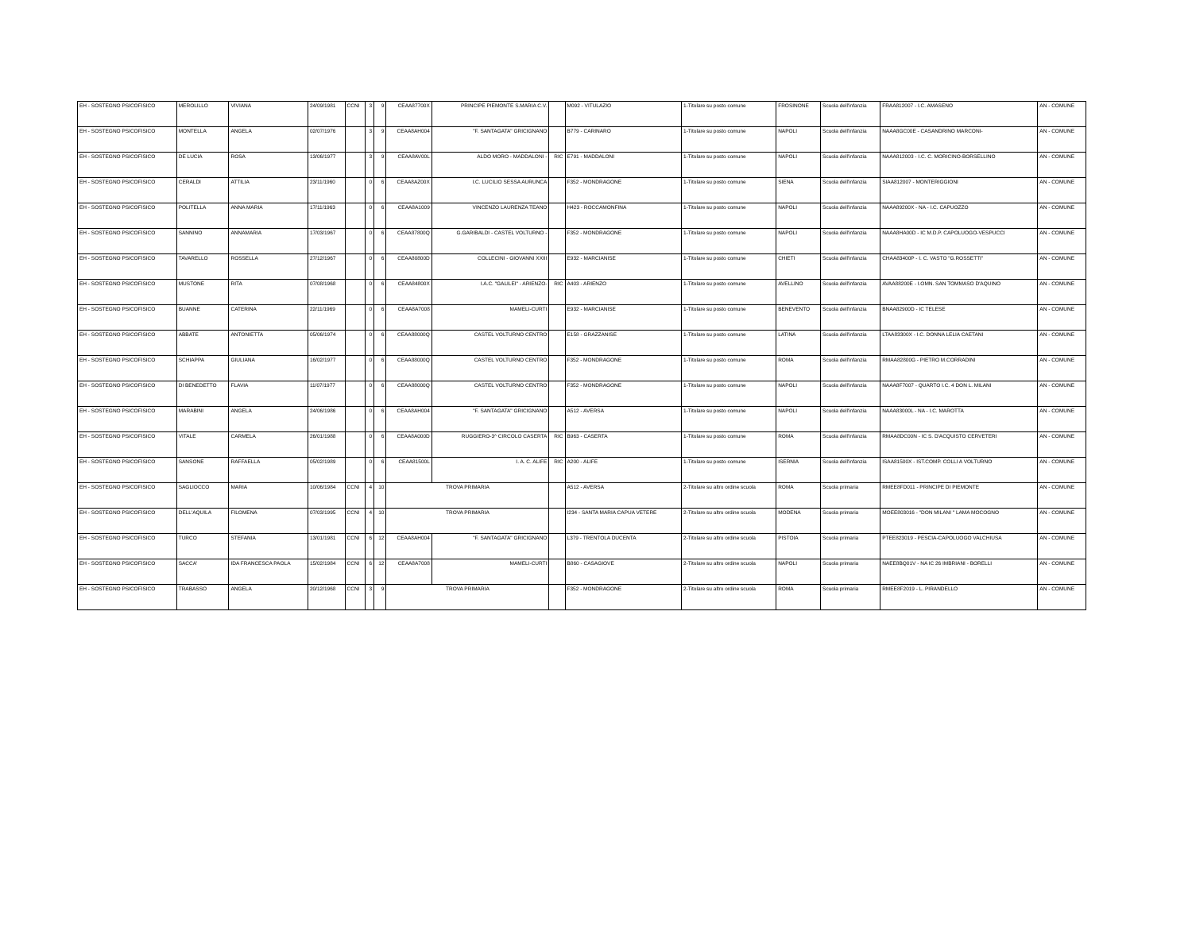| EH - SOSTEGNO PSICOFISICO | MEROLILLO | VIVIANA | 24/09/1981 | CCNI | 3 | 9 | CEAA87700X | PRINCIPE PIEMONTE S.MARIA C.V. | | M092 - VITULAZIO | 1-Titolare su posto comune | FROSINONE | Scuola dell'infanzia | FRAA812007 - I.C. AMASENO | AN - COMUNE |
| EH - SOSTEGNO PSICOFISICO | MONTELLA | ANGELA | 02/07/1976 | | 3 | 9 | CEAA8AH004 | "F. SANTAGATA" GRICIGNANO | | B779 - CARINARO | 1-Titolare su posto comune | NAPOLI | Scuola dell'infanzia | NAAA8GC00E - CASANDRINO MARCONI- | AN - COMUNE |
| EH - SOSTEGNO PSICOFISICO | DE LUCIA | ROSA | 13/06/1977 | | 3 | 9 | CEAA8AV00L | ALDO MORO - MADDALONI - | RIC | E791 - MADDALONI | 1-Titolare su posto comune | NAPOLI | Scuola dell'infanzia | NAAA812003 - I.C. C. MORICINO-BORSELLINO | AN - COMUNE |
| EH - SOSTEGNO PSICOFISICO | CERALDI | ATTILIA | 23/11/1960 | | 0 | 6 | CEAA8AZ00X | I.C. LUCILIO SESSA AURUNCA | | F352 - MONDRAGONE | 1-Titolare su posto comune | SIENA | Scuola dell'infanzia | SIAA812007 - MONTERIGGIONI | AN - COMUNE |
| EH - SOSTEGNO PSICOFISICO | POLITELLA | ANNA MARIA | 17/11/1963 | | 0 | 6 | CEAA8A1009 | VINCENZO LAURENZA TEANO | | H423 - ROCCAMONFINA | 1-Titolare su posto comune | NAPOLI | Scuola dell'infanzia | NAAA89200X - NA - I.C. CAPUOZZO | AN - COMUNE |
| EH - SOSTEGNO PSICOFISICO | SANNINO | ANNAMARIA | 17/03/1967 | | 0 | 6 | CEAA87800Q | G.GARIBALDI - CASTEL VOLTURNO - | | F352 - MONDRAGONE | 1-Titolare su posto comune | NAPOLI | Scuola dell'infanzia | NAAA8HA00D - IC M.D.P. CAPOLUOGO-VESPUCCI | AN - COMUNE |
| EH - SOSTEGNO PSICOFISICO | TAVARELLO | ROSSELLA | 27/12/1967 | | 0 | 6 | CEAA80800D | COLLECINI - GIOVANNI XXIII | | E932 - MARCIANISE | 1-Titolare su posto comune | CHIETI | Scuola dell'infanzia | CHAA83400P - I. C. VASTO "G.ROSSETTI" | AN - COMUNE |
| EH - SOSTEGNO PSICOFISICO | MUSTONE | RITA | 07/08/1968 | | 0 | 6 | CEAA84800X | I.A.C. "GALILEI" - ARIENZO- | RIC | A403 - ARIENZO | 1-Titolare su posto comune | AVELLINO | Scuola dell'infanzia | AVAA88200E - I.OMN. SAN TOMMASO D'AQUINO | AN - COMUNE |
| EH - SOSTEGNO PSICOFISICO | BUANNE | CATERINA | 22/11/1969 | | 0 | 6 | CEAA8A7008 | MAMELI-CURTI | | E932 - MARCIANISE | 1-Titolare su posto comune | BENEVENTO | Scuola dell'infanzia | BNAA82900D - IC TELESE | AN - COMUNE |
| EH - SOSTEGNO PSICOFISICO | ABBATE | ANTONIETTA | 05/06/1974 | | 0 | 6 | CEAA88000Q | CASTEL VOLTURNO CENTRO | | E158 - GRAZZANISE | 1-Titolare su posto comune | LATINA | Scuola dell'infanzia | LTAA83300X - I.C. DONNA LELIA CAETANI | AN - COMUNE |
| EH - SOSTEGNO PSICOFISICO | SCHIAPPA | GIULIANA | 16/02/1977 | | 0 | 6 | CEAA88000Q | CASTEL VOLTURNO CENTRO | | F352 - MONDRAGONE | 1-Titolare su posto comune | ROMA | Scuola dell'infanzia | RMAA82800G - PIETRO M.CORRADINI | AN - COMUNE |
| EH - SOSTEGNO PSICOFISICO | DI BENEDETTO | FLAVIA | 11/07/1977 | | 0 | 6 | CEAA88000Q | CASTEL VOLTURNO CENTRO | | F352 - MONDRAGONE | 1-Titolare su posto comune | NAPOLI | Scuola dell'infanzia | NAAA8F7007 - QUARTO I.C. 4 DON L. MILANI | AN - COMUNE |
| EH - SOSTEGNO PSICOFISICO | MARABINI | ANGELA | 24/06/1986 | | 0 | 6 | CEAA8AH004 | "F. SANTAGATA" GRICIGNANO | | A512 - AVERSA | 1-Titolare su posto comune | NAPOLI | Scuola dell'infanzia | NAAA83000L - NA - I.C. MAROTTA | AN - COMUNE |
| EH - SOSTEGNO PSICOFISICO | VITALE | CARMELA | 26/01/1988 | | 0 | 6 | CEAA8A000D | RUGGIERO-3^ CIRCOLO CASERTA | RIC | B963 - CASERTA | 1-Titolare su posto comune | ROMA | Scuola dell'infanzia | RMAA8DC00N - IC S. D'ACQUISTO CERVETERI | AN - COMUNE |
| EH - SOSTEGNO PSICOFISICO | SANSONE | RAFFAELLA | 05/02/1989 | | 0 | 6 | CEAA81500L | I. A. C. ALIFE | RIC | A200 - ALIFE | 1-Titolare su posto comune | ISERNIA | Scuola dell'infanzia | ISAA81500X - IST.COMP. COLLI A VOLTURNO | AN - COMUNE |
| EH - SOSTEGNO PSICOFISICO | SAGLIOCCO | MARIA | 10/06/1984 | CCNI | 4 | 10 | TROVA PRIMARIA | | | A512 - AVERSA | 2-Titolare su altro ordine scuola | ROMA | Scuola primaria | RMEE8FD011 - PRINCIPE DI PIEMONTE | AN - COMUNE |
| EH - SOSTEGNO PSICOFISICO | DELL'AQUILA | FILOMENA | 07/03/1995 | CCNI | 4 | 10 | TROVA PRIMARIA | | | I234 - SANTA MARIA CAPUA VETERE | 2-Titolare su altro ordine scuola | MODENA | Scuola primaria | MOEE803016 - "DON MILANI " LAMA MOCOGNO | AN - COMUNE |
| EH - SOSTEGNO PSICOFISICO | TURCO | STEFANIA | 13/01/1981 | CCNI | 6 | 12 | CEAA8AH004 | "F. SANTAGATA" GRICIGNANO | | L379 - TRENTOLA DUCENTA | 2-Titolare su altro ordine scuola | PISTOIA | Scuola primaria | PTEE823019 - PESCIA-CAPOLUOGO VALCHIUSA | AN - COMUNE |
| EH - SOSTEGNO PSICOFISICO | SACCA' | IDA FRANCESCA PAOLA | 15/02/1984 | CCNI | 6 | 12 | CEAA8A7008 | MAMELI-CURTI | | B860 - CASAGIOVE | 2-Titolare su altro ordine scuola | NAPOLI | Scuola primaria | NAEE8BQ01V - NA IC 26 IMBRIANI - BORELLI | AN - COMUNE |
| EH - SOSTEGNO PSICOFISICO | TRABASSO | ANGELA | 20/12/1968 | CCNI | 3 | 9 | TROVA PRIMARIA | | | F352 - MONDRAGONE | 2-Titolare su altro ordine scuola | ROMA | Scuola primaria | RMEE8F2019 - L. PIRANDELLO | AN - COMUNE |